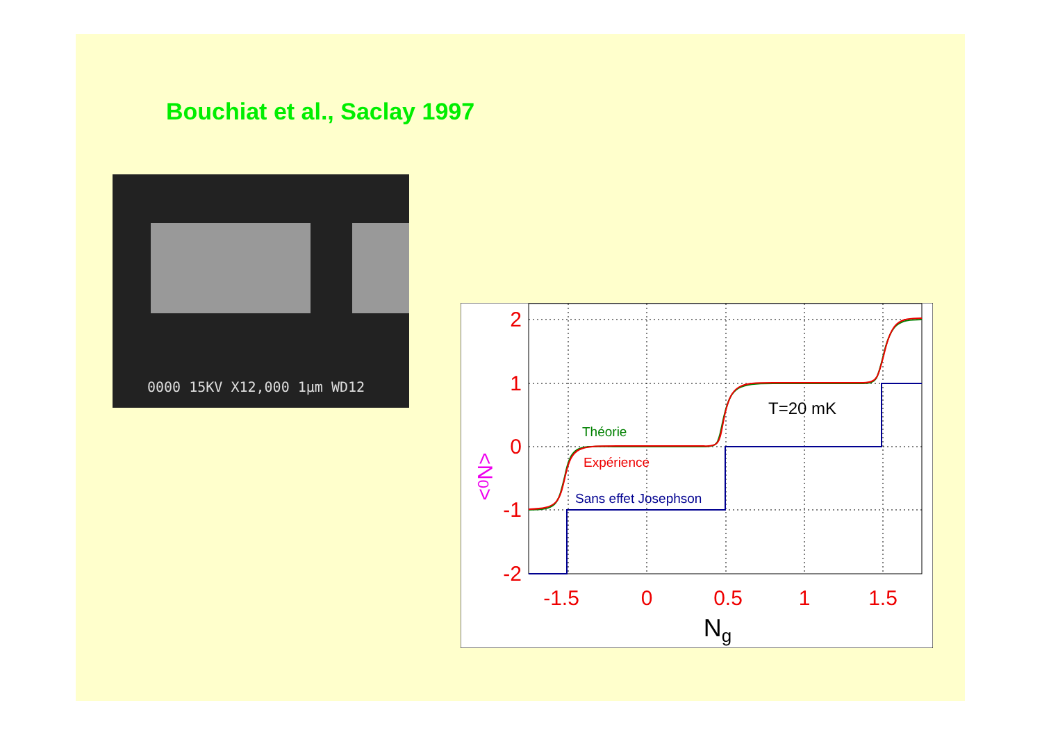Bouchiat et al., Saclay 1997
0000 15KV X12,000 1µm WD12
2
1
0
-1
-2
-1.5
0
0.5
1
1.5
Ng
<N0>
Théorie
Expérience
Sans effet Josephson
T=20 mK